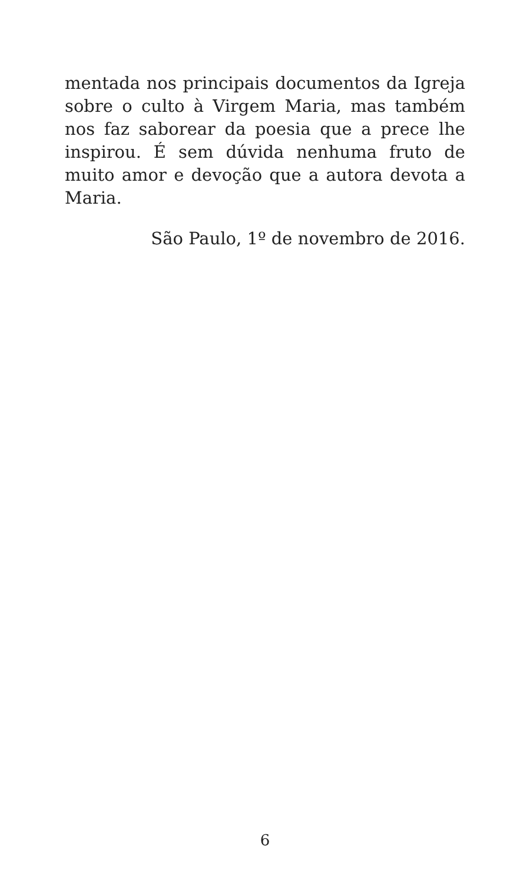mentada nos principais documentos da Igreja sobre o culto à Virgem Maria, mas também nos faz saborear da poesia que a prece lhe inspirou. É sem dúvida nenhuma fruto de muito amor e devoção que a autora devota a Maria.
São Paulo, 1º de novembro de 2016.
6